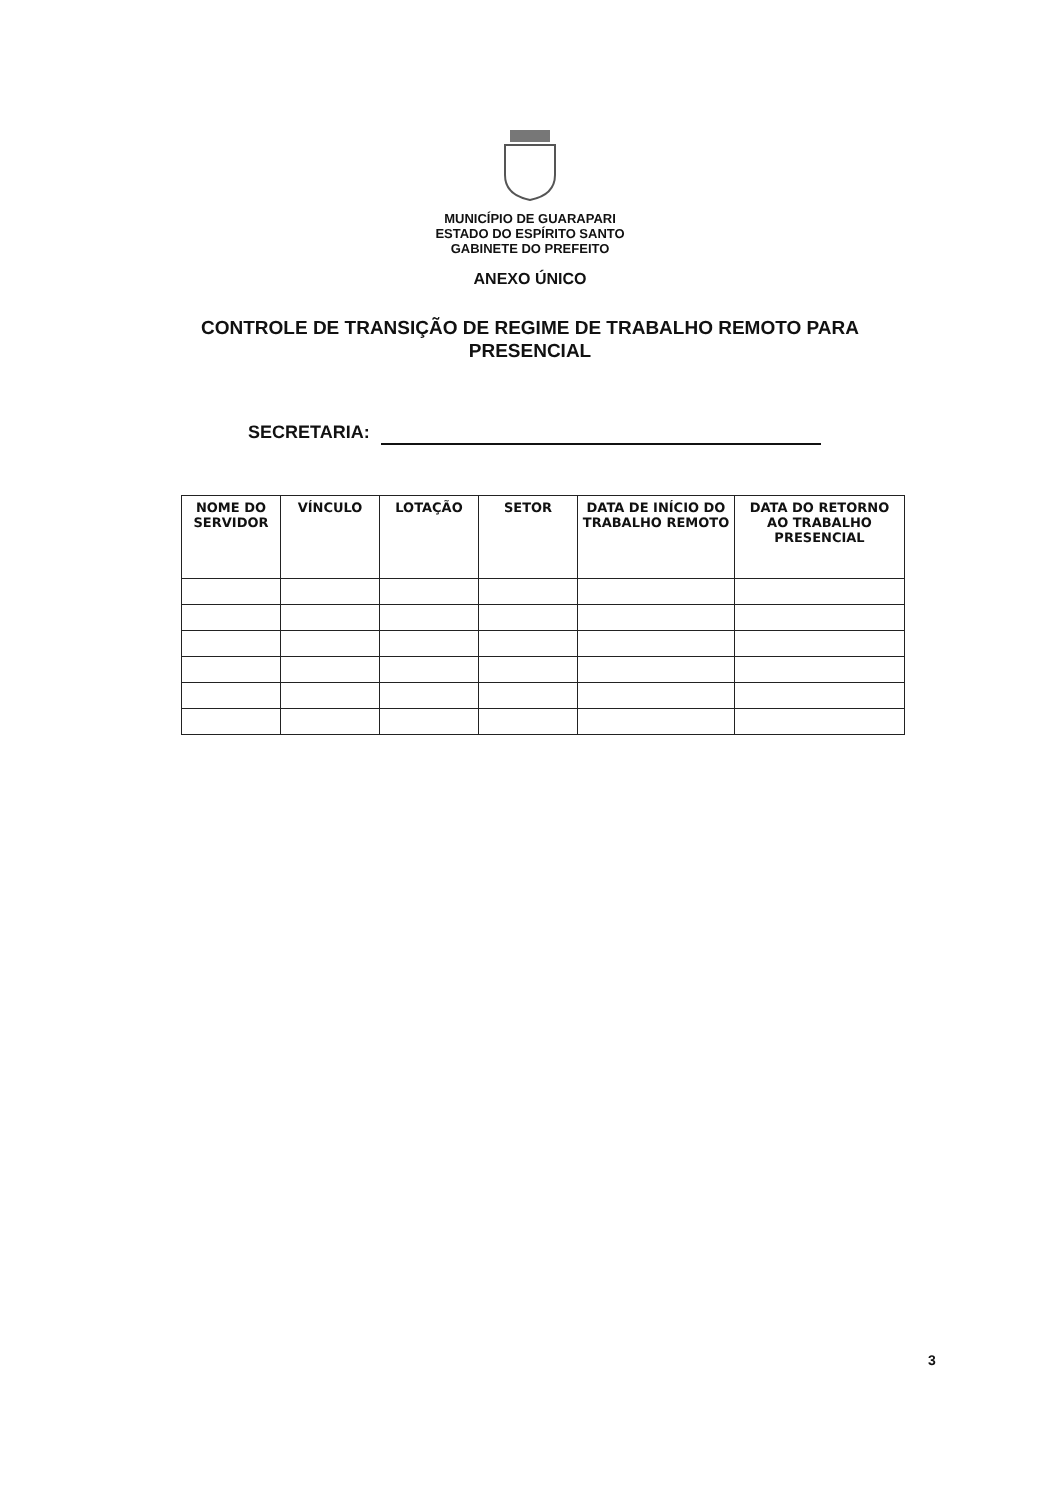MUNICÍPIO DE GUARAPARI
ESTADO DO ESPÍRITO SANTO
GABINETE DO PREFEITO
ANEXO ÚNICO
CONTROLE DE TRANSIÇÃO DE REGIME DE TRABALHO REMOTO PARA PRESENCIAL
SECRETARIA:
| NOME DO SERVIDOR | VÍNCULO | LOTAÇÃO | SETOR | DATA DE INÍCIO DO TRABALHO REMOTO | DATA DO RETORNO AO TRABALHO PRESENCIAL |
| --- | --- | --- | --- | --- | --- |
3